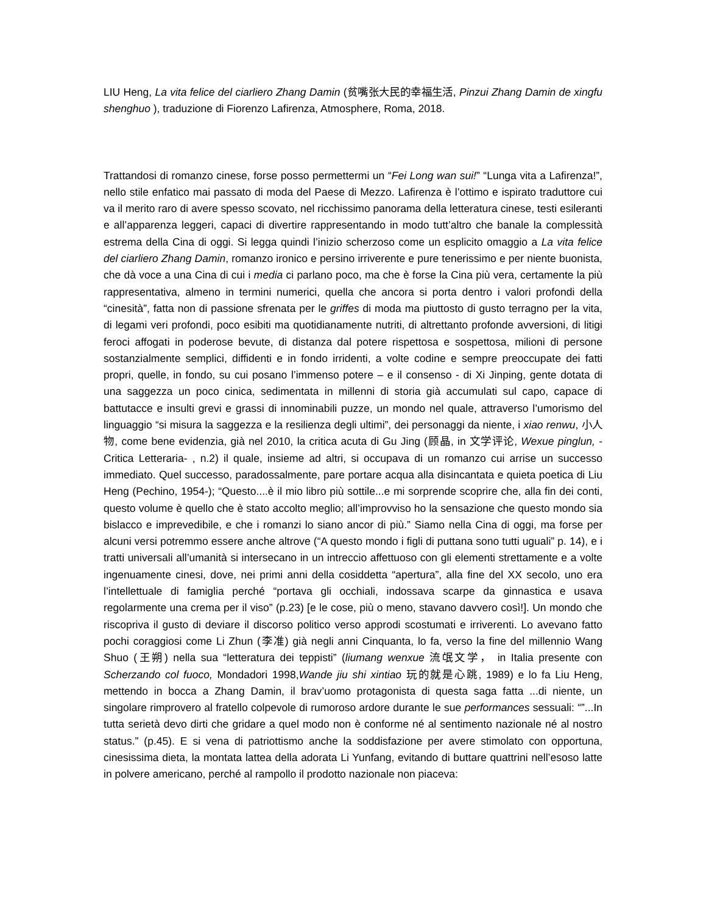LIU Heng, La vita felice del ciarliero Zhang Damin (贫嘴张大民的幸福生活, Pinzui Zhang Damin de xingfu shenghuo ), traduzione di Fiorenzo Lafirenza, Atmosphere, Roma, 2018.
Trattandosi di romanzo cinese, forse posso permettermi un “Fei Long wan sui!” “Lunga vita a Lafirenza!”, nello stile enfatico mai passato di moda del Paese di Mezzo. Lafirenza è l’ottimo e ispirato traduttore cui va il merito raro di avere spesso scovato, nel ricchissimo panorama della letteratura cinese, testi esileranti e all’apparenza leggeri, capaci di divertire rappresentando in modo tutt’altro che banale la complessità estrema della Cina di oggi. Si legga quindi l’inizio scherzoso come un esplicito omaggio a La vita felice del ciarliero Zhang Damin, romanzo ironico e persino irriverente e pure tenerissimo e per niente buonista, che dà voce a una Cina di cui i media ci parlano poco, ma che è forse la Cina più vera, certamente la più rappresentativa, almeno in termini numerici, quella che ancora si porta dentro i valori profondi della “cinesità”, fatta non di passione sfrenata per le griffes di moda ma piuttosto di gusto terragno per la vita, di legami veri profondi, poco esibiti ma quotidianamente nutriti, di altrettanto profonde avversioni, di litigi feroci affogati in poderose bevute, di distanza dal potere rispettosa e sospettosa, milioni di persone sostanzialmente semplici, diffidenti e in fondo irridenti, a volte codine e sempre preoccupate dei fatti propri, quelle, in fondo, su cui posano l’immenso potere – e il consenso - di Xi Jinping, gente dotata di una saggezza un poco cinica, sedimentata in millenni di storia già accumulati sul capo, capace di battutacce e insulti grevi e grassi di innominabili puzze, un mondo nel quale, attraverso l’umorismo del linguaggio “si misura la saggezza e la resilienza degli ultimi”, dei personaggi da niente, i xiao renwu, 小人物, come bene evidenzia, già nel 2010, la critica acuta di Gu Jing (顾晶, in 文学评论, Wexue pinglun, - Critica Letteraria- , n.2) il quale, insieme ad altri, si occupava di un romanzo cui arrise un successo immediato. Quel successo, paradossalmente, pare portare acqua alla disincantata e quieta poetica di Liu Heng (Pechino, 1954-); “Questo....è il mio libro più sottile...e mi sorprende scoprire che, alla fin dei conti, questo volume è quello che è stato accolto meglio; all’improvviso ho la sensazione che questo mondo sia bislacco e imprevedibile, e che i romanzi lo siano ancor di più.” Siamo nella Cina di oggi, ma forse per alcuni versi potremmo essere anche altrove (“A questo mondo i figli di puttana sono tutti uguali” p. 14), e i tratti universali all’umanità si intersecano in un intreccio affettuoso con gli elementi strettamente e a volte ingenuamente cinesi, dove, nei primi anni della cosiddetta “apertura”, alla fine del XX secolo, uno era l’intellettuale di famiglia perché “portava gli occhiali, indossava scarpe da ginnastica e usava regolarmente una crema per il viso” (p.23) [e le cose, più o meno, stavano davvero così!]. Un mondo che riscopriva il gusto di deviare il discorso politico verso approdi scostumati e irriverenti. Lo avevano fatto pochi coraggiosi come Li Zhun (李准) già negli anni Cinquanta, lo fa, verso la fine del millennio Wang Shuo (王朔) nella sua “letteratura dei teppisti” (liumang wenxue 流氓文学， in Italia presente con Scherzando col fuoco, Mondadori 1998,Wande jiu shi xintiao 玩的就是心跳, 1989) e lo fa Liu Heng, mettendo in bocca a Zhang Damin, il brav’uomo protagonista di questa saga fatta ...di niente, un singolare rimprovero al fratello colpevole di rumoroso ardore durante le sue performances sessuali: “”...In tutta serietà devo dirti che gridare a quel modo non è conforme né al sentimento nazionale né al nostro status.” (p.45). E si vena di patriottismo anche la soddisfazione per avere stimolato con opportuna, cinesissima dieta, la montata lattea della adorata Li Yunfang, evitando di buttare quattrini nell’esoso latte in polvere americano, perché al rampollo il prodotto nazionale non piaceva: